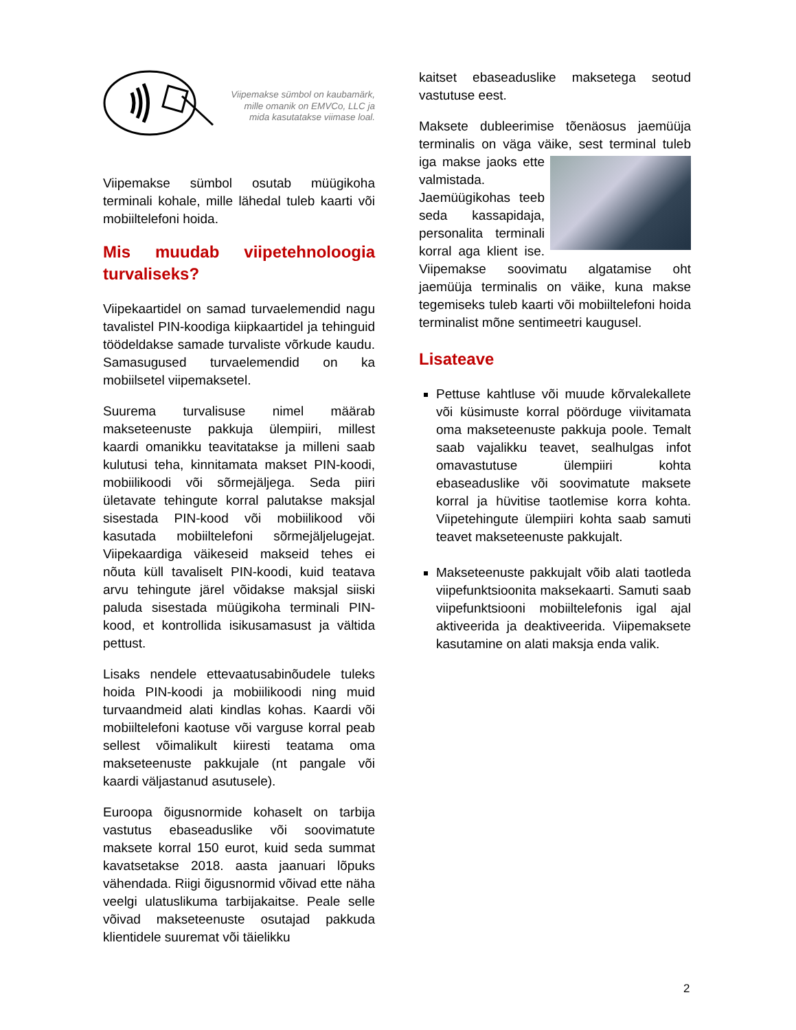Viipemakse sümbol on kaubamärk, mille omanik on EMVCo, LLC ja mida kasutatakse viimase loal.
Viipemakse sümbol osutab müügikoha terminali kohale, mille lähedal tuleb kaarti või mobiiltelefoni hoida.
Mis muudab viipetehnoloogia turvaliseks?
Viipekaartidel on samad turvaelemendid nagu tavalistel PIN-koodiga kiipkaartidel ja tehinguid töödeldakse samade turvaliste võrkude kaudu. Samasugused turvaelemendid on ka mobiilsetel viipemaksetel.
Suurema turvalisuse nimel määrab makseteenuste pakkuja ülempiiri, millest kaardi omanikku teavitatakse ja milleni saab kulutusi teha, kinnitamata makset PIN-koodi, mobiilikoodi või sõrmejäljega. Seda piiri ületavate tehingute korral palutakse maksjal sisestada PIN-kood või mobiilikood või kasutada mobiiltelefoni sõrmejäljelugejat. Viipekaardiga väikeseid makseid tehes ei nõuta küll tavaliselt PIN-koodi, kuid teatava arvu tehingute järel võidakse maksjal siiski paluda sisestada müügikoha terminali PIN-kood, et kontrollida isikusamasust ja vältida pettust.
Lisaks nendele ettevaatusabinõudele tuleks hoida PIN-koodi ja mobiilikoodi ning muid turvaandmeid alati kindlas kohas. Kaardi või mobiiltelefoni kaotuse või varguse korral peab sellest võimalikult kiiresti teatama oma makseteenuste pakkujale (nt pangale või kaardi väljastanud asutusele).
Euroopa õigusnormide kohaselt on tarbija vastutus ebaseaduslike või soovimatute maksete korral 150 eurot, kuid seda summat kavatsetakse 2018. aasta jaanuari lõpuks vähendada. Riigi õigusnormid võivad ette näha veelgi ulatuslikuma tarbijakaitse. Peale selle võivad makseteenuste osutajad pakkuda klientidele suuremat või täielikku
kaitset ebaseaduslike maksetega seotud vastutuse eest.
Maksete dubleerimise tõenäosus jaemüüja terminalis on väga väike, sest terminal tuleb iga makse jaoks ette valmistada. Jaemüügikohas teeb seda kassapidaja, personalita terminali korral aga klient ise. Viipemakse soovimatu algatamise oht jaemüüja terminalis on väike, kuna makse tegemiseks tuleb kaarti või mobiiltelefoni hoida terminalist mõne sentimeetri kaugusel.
Lisateave
Pettuse kahtluse või muude kõrvalekallete või küsimuste korral pöörduge viivitamata oma makseteenuste pakkuja poole. Temalt saab vajalikku teavet, sealhulgas infot omavastutuse ülempiiri kohta ebaseaduslike või soovimatute maksete korral ja hüvitise taotlemise korra kohta. Viipetehingute ülempiiri kohta saab samuti teavet makseteenuste pakkujalt.
Makseteenuste pakkujalt võib alati taotleda viipefunktsioonita maksekaarti. Samuti saab viipefunktsiooni mobiiltelefonis igal ajal aktiveerida ja deaktiveerida. Viipemaksete kasutamine on alati maksja enda valik.
2